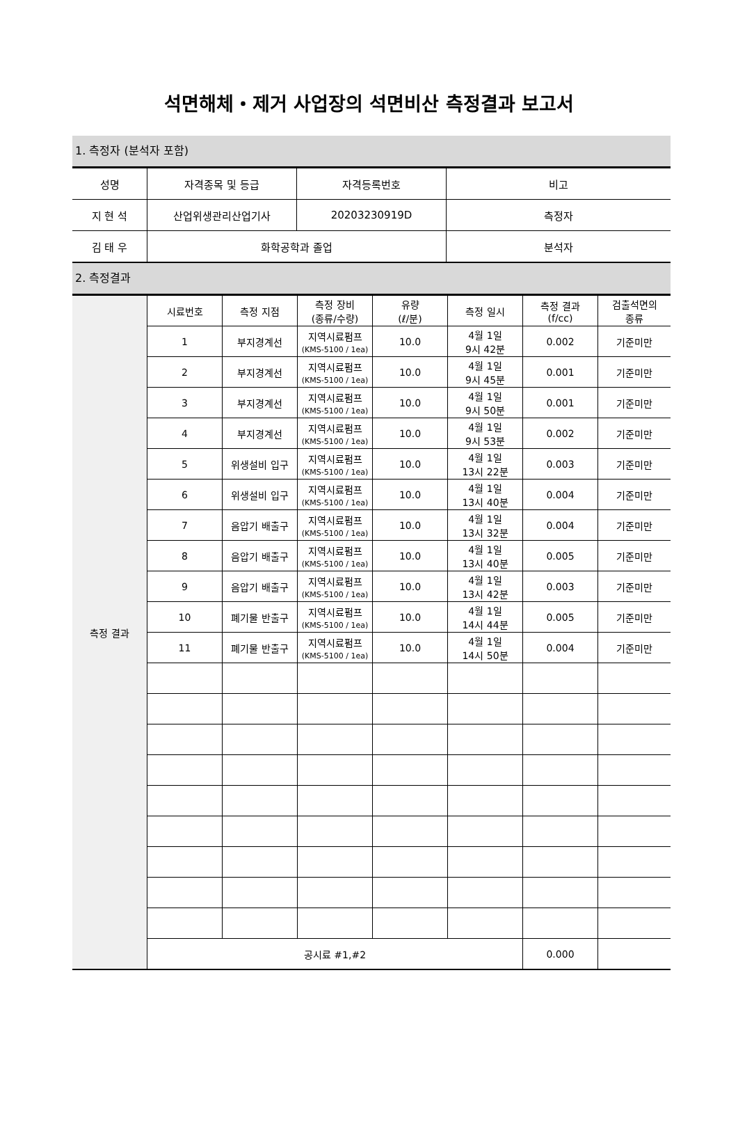석면해체・제거 사업장의 석면비산 측정결과 보고서
1. 측정자 (분석자 포함)
| 성명 | 자격종목 및 등급 | 자격등록번호 | 비고 |
| 지 현 석 | 산업위생관리산업기사 | 20203230919D | 측정자 |
| 김 태 우 | 화학공학과 졸업 | | 분석자 |
2. 측정결과
| 측정 결과 | 시료번호 | 측정 지점 | 측정 장비 (종류/수량) | 유량 (ℓ/분) | 측정 일시 | 측정 결과 (f/cc) | 검출석면의 종류 |
| | 1 | 부지경계선 | 지역시료펌프 (KMS-5100 / 1ea) | 10.0 | 4월 1일 9시 42분 | 0.002 | 기준미만 |
| | 2 | 부지경계선 | 지역시료펌프 (KMS-5100 / 1ea) | 10.0 | 4월 1일 9시 45분 | 0.001 | 기준미만 |
| | 3 | 부지경계선 | 지역시료펌프 (KMS-5100 / 1ea) | 10.0 | 4월 1일 9시 50분 | 0.001 | 기준미만 |
| | 4 | 부지경계선 | 지역시료펌프 (KMS-5100 / 1ea) | 10.0 | 4월 1일 9시 53분 | 0.002 | 기준미만 |
| | 5 | 위생설비 입구 | 지역시료펌프 (KMS-5100 / 1ea) | 10.0 | 4월 1일 13시 22분 | 0.003 | 기준미만 |
| | 6 | 위생설비 입구 | 지역시료펌프 (KMS-5100 / 1ea) | 10.0 | 4월 1일 13시 40분 | 0.004 | 기준미만 |
| | 7 | 음압기 배출구 | 지역시료펌프 (KMS-5100 / 1ea) | 10.0 | 4월 1일 13시 32분 | 0.004 | 기준미만 |
| | 8 | 음압기 배출구 | 지역시료펌프 (KMS-5100 / 1ea) | 10.0 | 4월 1일 13시 40분 | 0.005 | 기준미만 |
| | 9 | 음압기 배출구 | 지역시료펌프 (KMS-5100 / 1ea) | 10.0 | 4월 1일 13시 42분 | 0.003 | 기준미만 |
| | 10 | 폐기물 반출구 | 지역시료펌프 (KMS-5100 / 1ea) | 10.0 | 4월 1일 14시 44분 | 0.005 | 기준미만 |
| | 11 | 폐기물 반출구 | 지역시료펌프 (KMS-5100 / 1ea) | 10.0 | 4월 1일 14시 50분 | 0.004 | 기준미만 |
| | 공시료 #1,#2 | | | | | 0.000 | |